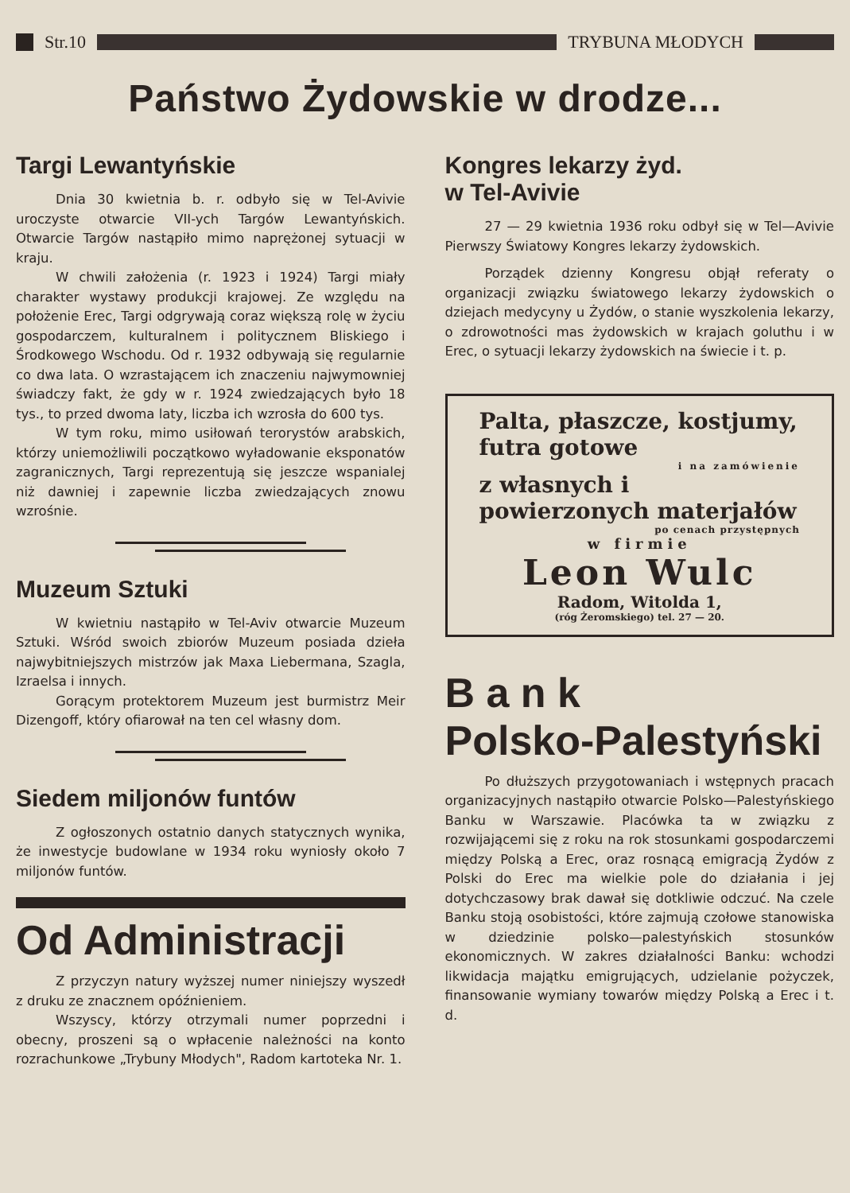Str.10 TRYBUNA MŁODYCH
Państwo Żydowskie w drodze...
Targi Lewantyńskie
Dnia 30 kwietnia b. r. odbyło się w Tel-Avivie uroczyste otwarcie VII-ych Targów Lewantyńskich. Otwarcie Targów nastąpiło mimo naprężonej sytuacji w kraju.
W chwili założenia (r. 1923 i 1924) Targi miały charakter wystawy produkcji krajowej. Ze względu na położenie Erec, Targi odgrywają coraz większą rolę w życiu gospodarczem, kulturalnem i politycznem Bliskiego i Środkowego Wschodu. Od r. 1932 odbywają się regularnie co dwa lata. O wzrastającem ich znaczeniu najwymowniej świadczy fakt, że gdy w r. 1924 zwiedzających było 18 tys., to przed dwoma laty, liczba ich wzrosła do 600 tys.
W tym roku, mimo usiłowań terorystów arabskich, którzy uniemożliwili początkowo wyładowanie eksponatów zagranicznych, Targi reprezentują się jeszcze wspanialej niż dawniej i zapewnie liczba zwiedzających znowu wzrośnie.
Muzeum Sztuki
W kwietniu nastąpiło w Tel-Aviv otwarcie Muzeum Sztuki. Wśród swoich zbiorów Muzeum posiada dzieła najwybitniejszych mistrzów jak Maxa Liebermana, Szagla, Izraelsa i innych.
Gorącym protektorem Muzeum jest burmistrz Meir Dizengoff, który ofiarował na ten cel własny dom.
Siedem miljonów funtów
Z ogłoszonych ostatnio danych statycznych wynika, że inwestycje budowlane w 1934 roku wyniosły około 7 miljonów funtów.
Od Administracji
Z przyczyn natury wyższej numer niniejszy wyszedł z druku ze znacznem opóźnieniem.
Wszyscy, którzy otrzymali numer poprzedni i obecny, proszeni są o wpłacenie należności na konto rozrachunkowe „Trybuny Młodych", Radom kartoteka Nr. 1.
Kongres lekarzy żyd.
w Tel-Avivie
27 — 29 kwietnia 1936 roku odbył się w Tel—Avivie Pierwszy Światowy Kongres lekarzy żydowskich.
Porządek dzienny Kongresu objął referaty o organizacji związku światowego lekarzy żydowskich o dziejach medycyny u Żydów, o stanie wyszkolenia lekarzy, o zdrowotności mas żydowskich w krajach goluthu i w Erec, o sytuacji lekarzy żydowskich na świecie i t. p.
Palta, płaszcze, kostjumy, futra gotowe
i na zamówienie
z własnych i powierzonych materjałów
po cenach przystępnych
w firmie
Leon Wulc
Radom, Witolda 1,
(róg Żeromskiego) tel. 27 — 20.
B a n k
Polsko-Palestyński
Po dłuższych przygotowaniach i wstępnych pracach organizacyjnych nastąpiło otwarcie Polsko—Palestyńskiego Banku w Warszawie. Placówka ta w związku z rozwijającemi się z roku na rok stosunkami gospodarczemi między Polską a Erec, oraz rosnącą emigracją Żydów z Polski do Erec ma wielkie pole do działania i jej dotychczasowy brak dawał się dotkliwie odczuć. Na czele Banku stoją osobistości, które zajmują czołowe stanowiska w dziedzinie polsko—palestyńskich stosunków ekonomicznych. W zakres działalności Banku: wchodzi likwidacja majątku emigrujących, udzielanie pożyczek, finansowanie wymiany towarów między Polską a Erec i t. d.